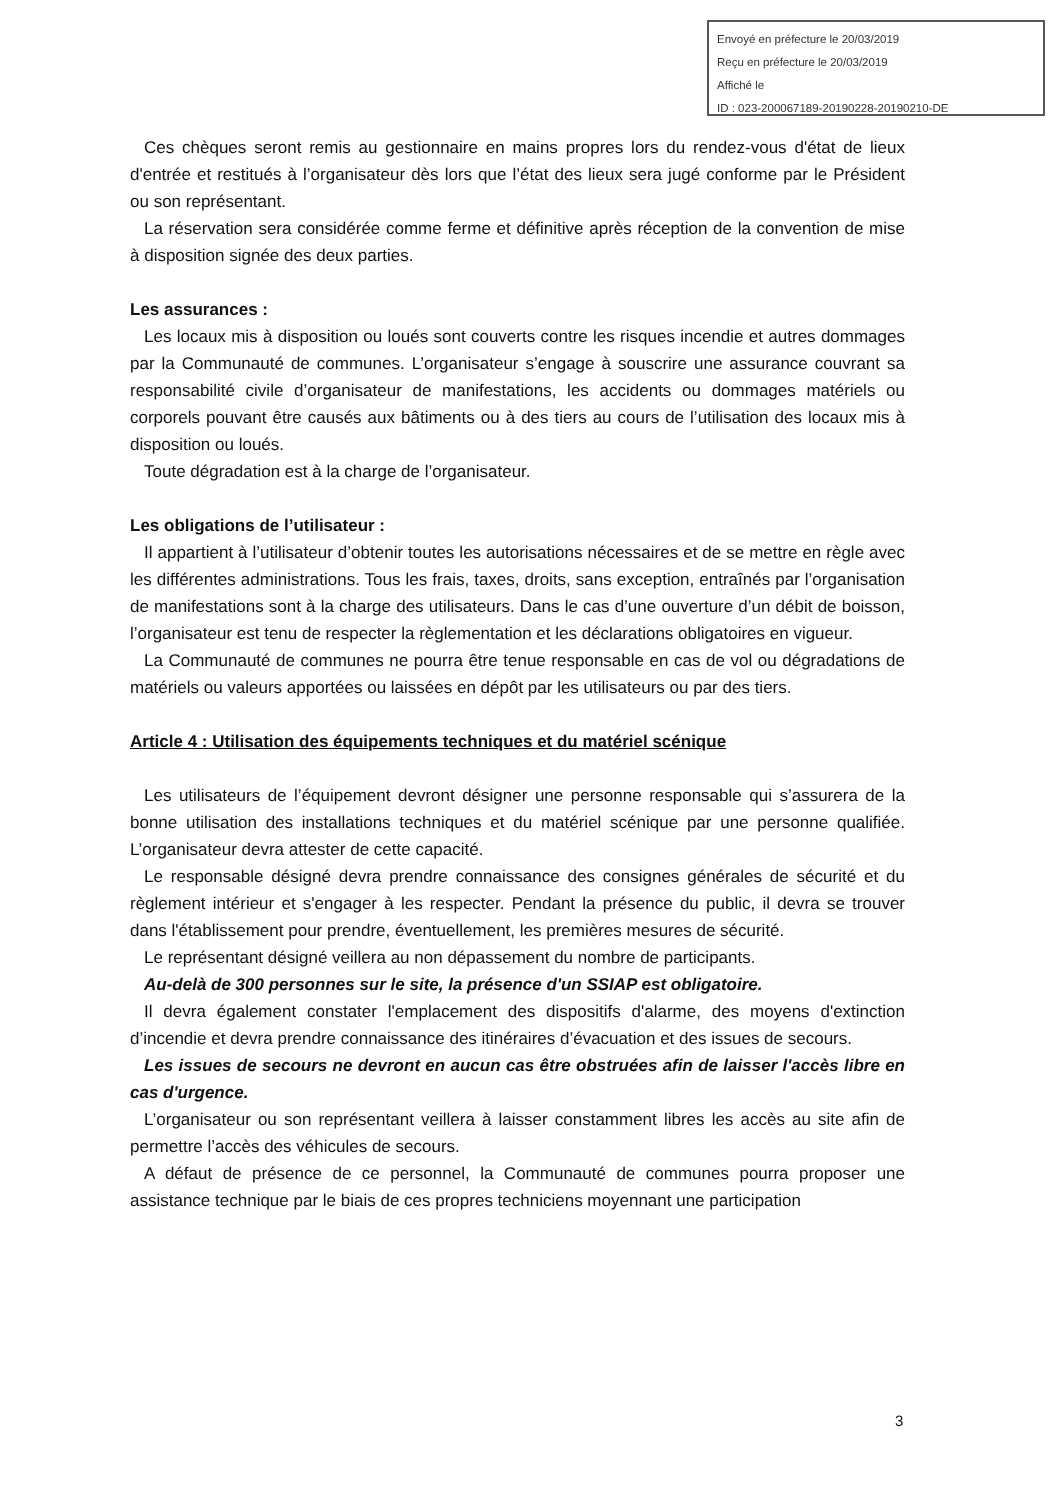Envoyé en préfecture le 20/03/2019
Reçu en préfecture le 20/03/2019
Affiché le
ID : 023-200067189-20190228-20190210-DE
Ces chèques seront remis au gestionnaire en mains propres lors du rendez-vous d'état de lieux d'entrée et restitués à l’organisateur dès lors que l’état des lieux sera jugé conforme par le Président ou son représentant.
La réservation sera considérée comme ferme et définitive après réception de la convention de mise à disposition signée des deux parties.
Les assurances :
Les locaux mis à disposition ou loués sont couverts contre les risques incendie et autres dommages par la Communauté de communes. L’organisateur s’engage à souscrire une assurance couvrant sa responsabilité civile d’organisateur de manifestations, les accidents ou dommages matériels ou corporels pouvant être causés aux bâtiments ou à des tiers au cours de l’utilisation des locaux mis à disposition ou loués.
Toute dégradation est à la charge de l’organisateur.
Les obligations de l’utilisateur :
Il appartient à l’utilisateur d’obtenir toutes les autorisations nécessaires et de se mettre en règle avec les différentes administrations. Tous les frais, taxes, droits, sans exception, entraînés par l’organisation de manifestations sont à la charge des utilisateurs. Dans le cas d’une ouverture d’un débit de boisson, l’organisateur est tenu de respecter la règlementation et les déclarations obligatoires en vigueur.
La Communauté de communes ne pourra être tenue responsable en cas de vol ou dégradations de matériels ou valeurs apportées ou laissées en dépôt par les utilisateurs ou par des tiers.
Article 4 : Utilisation des équipements techniques et du matériel scénique
Les utilisateurs de l’équipement devront désigner une personne responsable qui s’assurera de la bonne utilisation des installations techniques et du matériel scénique par une personne qualifiée. L’organisateur devra attester de cette capacité.
Le responsable désigné devra prendre connaissance des consignes générales de sécurité et du règlement intérieur et s'engager à les respecter. Pendant la présence du public, il devra se trouver dans l'établissement pour prendre, éventuellement, les premières mesures de sécurité.
Le représentant désigné veillera au non dépassement du nombre de participants.
Au-delà de 300 personnes sur le site, la présence d'un SSIAP est obligatoire.
Il devra également constater l'emplacement des dispositifs d'alarme, des moyens d'extinction d’incendie et devra prendre connaissance des itinéraires d’évacuation et des issues de secours.
Les issues de secours ne devront en aucun cas être obstruées afin de laisser l'accès libre en cas d'urgence.
L’organisateur ou son représentant veillera à laisser constamment libres les accès au site afin de permettre l’accès des véhicules de secours.
A défaut de présence de ce personnel, la Communauté de communes pourra proposer une assistance technique par le biais de ces propres techniciens moyennant une participation
3